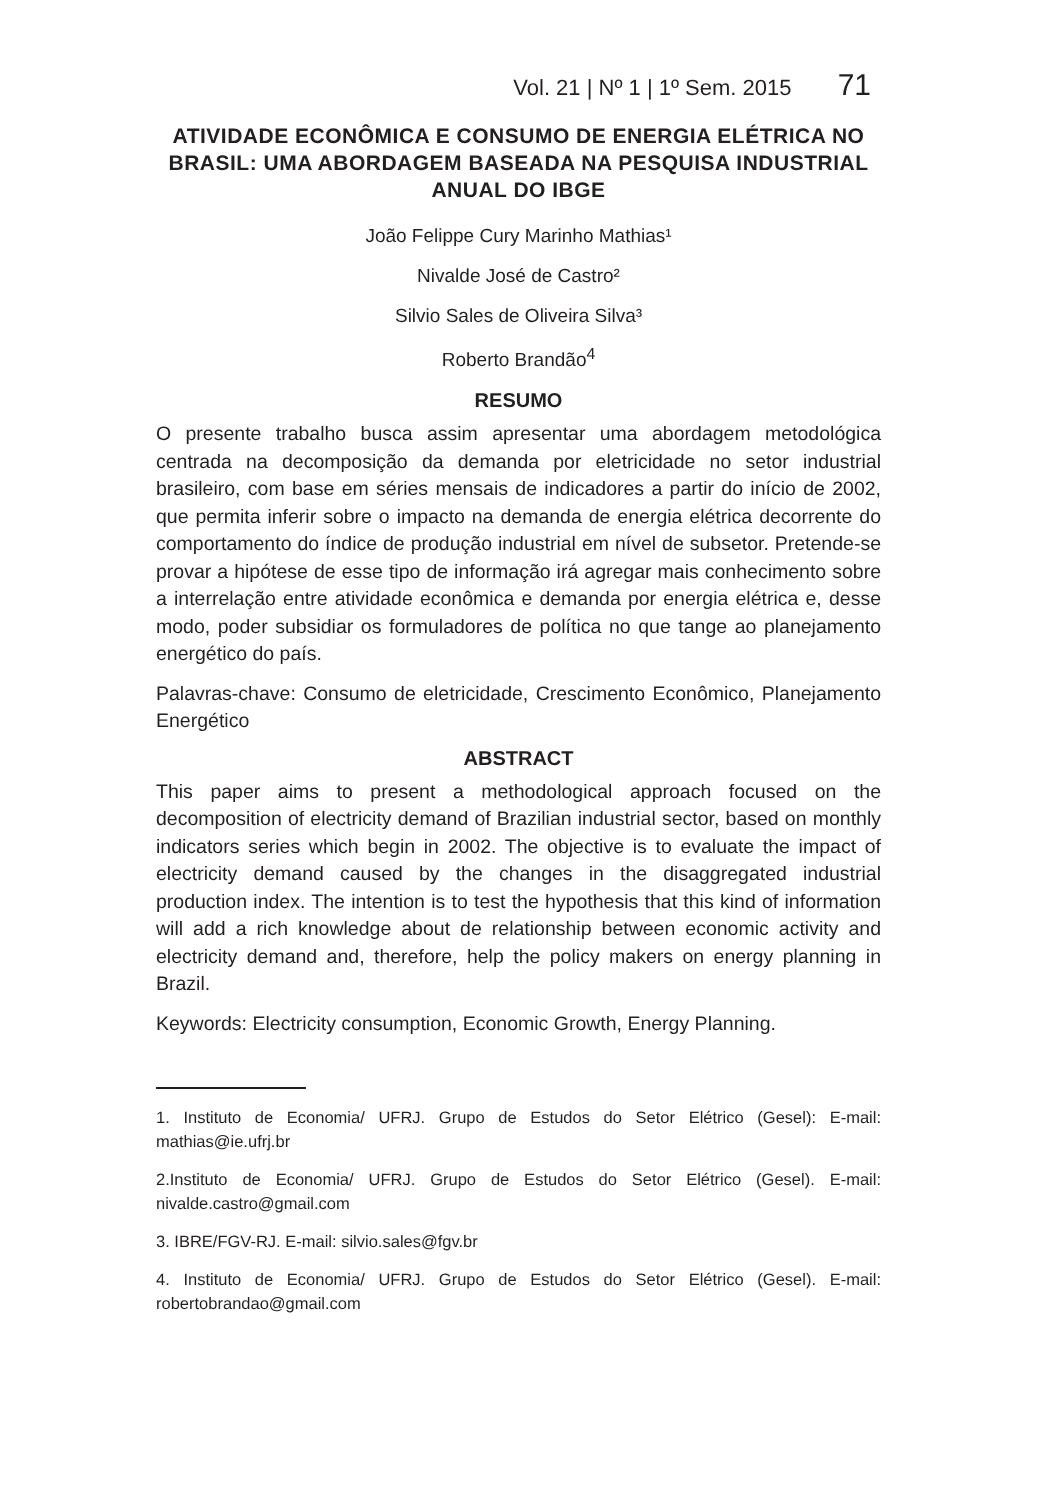Vol. 21 | Nº 1 | 1º Sem. 2015 71
ATIVIDADE ECONÔMICA E CONSUMO DE ENERGIA ELÉTRICA NO BRASIL: UMA ABORDAGEM BASEADA NA PESQUISA INDUSTRIAL ANUAL DO IBGE
João Felippe Cury Marinho Mathias¹
Nivalde José de Castro²
Silvio Sales de Oliveira Silva³
Roberto Brandão<sup>4</sup>
RESUMO
O presente trabalho busca assim apresentar uma abordagem metodológica centrada na decomposição da demanda por eletricidade no setor industrial brasileiro, com base em séries mensais de indicadores a partir do início de 2002, que permita inferir sobre o impacto na demanda de energia elétrica decorrente do comportamento do índice de produção industrial em nível de subsetor. Pretende-se provar a hipótese de esse tipo de informação irá agregar mais conhecimento sobre a interrelação entre atividade econômica e demanda por energia elétrica e, desse modo, poder subsidiar os formuladores de política no que tange ao planejamento energético do país.
Palavras-chave: Consumo de eletricidade, Crescimento Econômico, Planejamento Energético
ABSTRACT
This paper aims to present a methodological approach focused on the decomposition of electricity demand of Brazilian industrial sector, based on monthly indicators series which begin in 2002. The objective is to evaluate the impact of electricity demand caused by the changes in the disaggregated industrial production index. The intention is to test the hypothesis that this kind of information will add a rich knowledge about de relationship between economic activity and electricity demand and, therefore, help the policy makers on energy planning in Brazil.
Keywords: Electricity consumption, Economic Growth, Energy Planning.
1. Instituto de Economia/ UFRJ. Grupo de Estudos do Setor Elétrico (Gesel): E-mail: mathias@ie.ufrj.br
2.Instituto de Economia/ UFRJ. Grupo de Estudos do Setor Elétrico (Gesel). E-mail: nivalde.castro@gmail.com
3. IBRE/FGV-RJ. E-mail: silvio.sales@fgv.br
4. Instituto de Economia/ UFRJ. Grupo de Estudos do Setor Elétrico (Gesel). E-mail: robertobrandao@gmail.com